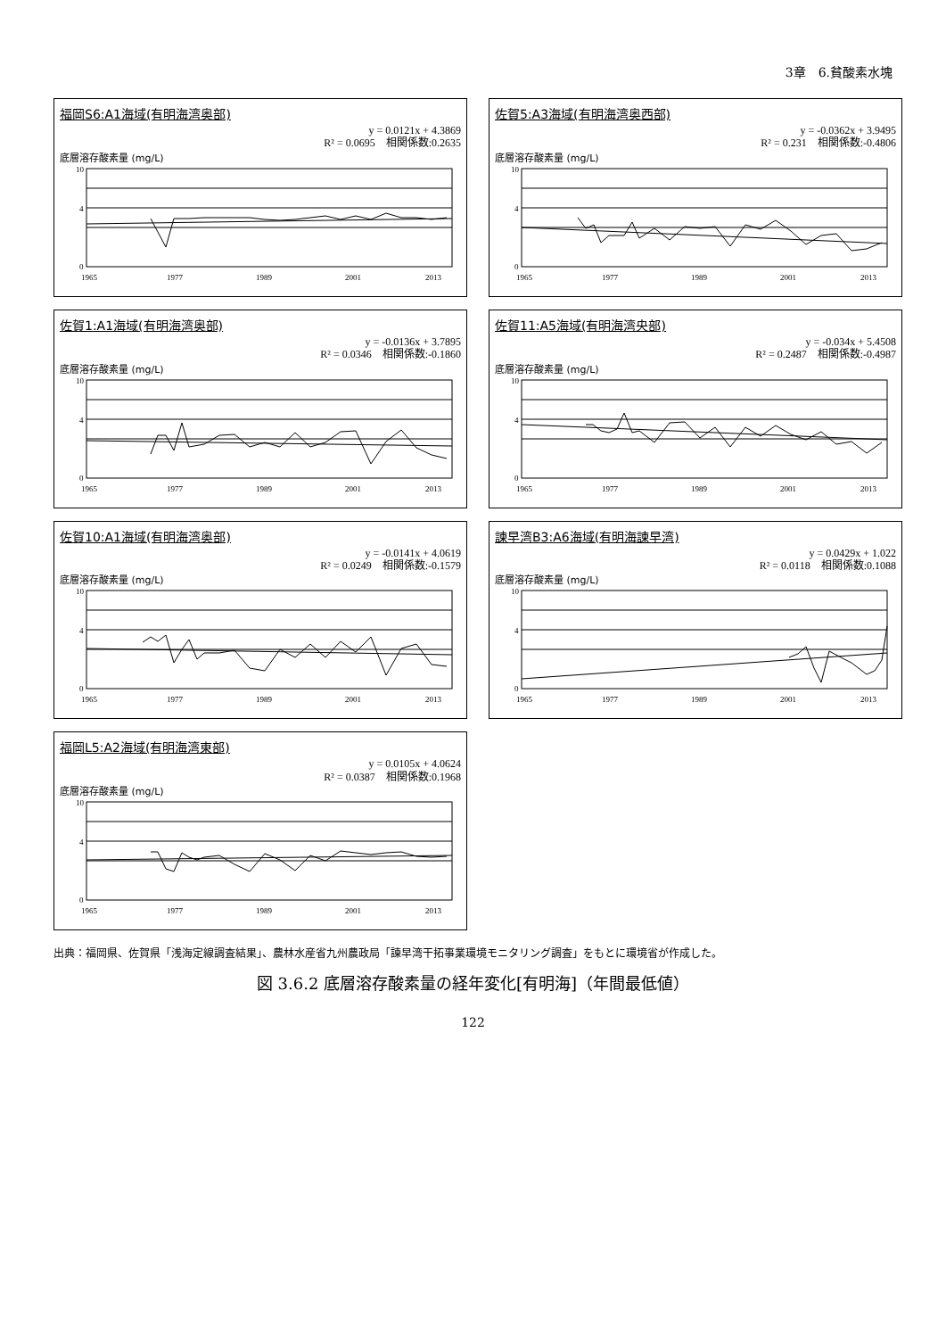3章　6.貧酸素水塊
福岡S6:A1海域(有明海湾奥部)
y = 0.0121x + 4.3869
R² = 0.0695　相関係数:0.2635
底層溶存酸素量 (mg/L)
10
4
0
1965
1977
1989
2001
2013
佐賀5:A3海域(有明海湾奥西部)
y = -0.0362x + 3.9495
R² = 0.231　相関係数:-0.4806
底層溶存酸素量 (mg/L)
10
4
0
1965
1977
1989
2001
2013
佐賀1:A1海域(有明海湾奥部)
y = -0.0136x + 3.7895
R² = 0.0346　相関係数:-0.1860
底層溶存酸素量 (mg/L)
10
4
0
1965
1977
1989
2001
2013
佐賀11:A5海域(有明海湾央部)
y = -0.034x + 5.4508
R² = 0.2487　相関係数:-0.4987
底層溶存酸素量 (mg/L)
10
4
0
1965
1977
1989
2001
2013
佐賀10:A1海域(有明海湾奥部)
y = -0.0141x + 4.0619
R² = 0.0249　相関係数:-0.1579
底層溶存酸素量 (mg/L)
10
4
0
1965
1977
1989
2001
2013
諫早湾B3:A6海域(有明海諫早湾)
y = 0.0429x + 1.022
R² = 0.0118　相関係数:0.1088
底層溶存酸素量 (mg/L)
10
4
0
1965
1977
1989
2001
2013
福岡L5:A2海域(有明海湾東部)
y = 0.0105x + 4.0624
R² = 0.0387　相関係数:0.1968
底層溶存酸素量 (mg/L)
10
4
0
1965
1977
1989
2001
2013
出典：福岡県、佐賀県「浅海定線調査結果」、農林水産省九州農政局「諫早湾干拓事業環境モニタリング調査」をもとに環境省が作成した。
図 3.6.2 底層溶存酸素量の経年変化[有明海]（年間最低値）
122